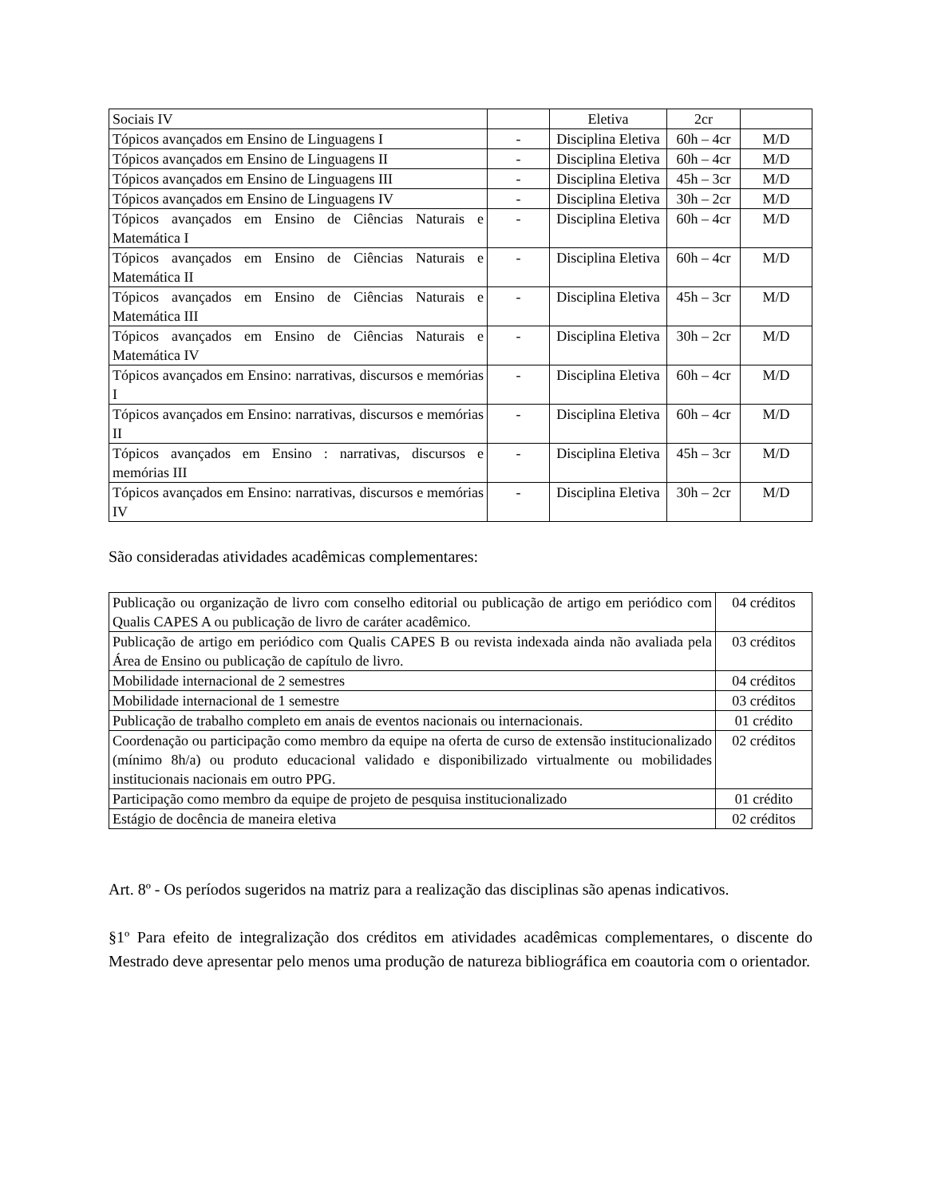| Sociais IV | | Eletiva | 2cr | |
| Tópicos avançados em Ensino de Linguagens I | - | Disciplina Eletiva | 60h – 4cr | M/D |
| Tópicos avançados em Ensino de Linguagens II | - | Disciplina Eletiva | 60h – 4cr | M/D |
| Tópicos avançados em Ensino de Linguagens III | - | Disciplina Eletiva | 45h – 3cr | M/D |
| Tópicos avançados em Ensino de Linguagens IV | - | Disciplina Eletiva | 30h – 2cr | M/D |
| Tópicos avançados em Ensino de Ciências Naturais e Matemática I | - | Disciplina Eletiva | 60h – 4cr | M/D |
| Tópicos avançados em Ensino de Ciências Naturais e Matemática II | - | Disciplina Eletiva | 60h – 4cr | M/D |
| Tópicos avançados em Ensino de Ciências Naturais e Matemática III | - | Disciplina Eletiva | 45h – 3cr | M/D |
| Tópicos avançados em Ensino de Ciências Naturais e Matemática IV | - | Disciplina Eletiva | 30h – 2cr | M/D |
| Tópicos avançados em Ensino: narrativas, discursos e memórias I | - | Disciplina Eletiva | 60h – 4cr | M/D |
| Tópicos avançados em Ensino: narrativas, discursos e memórias II | - | Disciplina Eletiva | 60h – 4cr | M/D |
| Tópicos avançados em Ensino : narrativas, discursos e memórias III | - | Disciplina Eletiva | 45h – 3cr | M/D |
| Tópicos avançados em Ensino: narrativas, discursos e memórias IV | - | Disciplina Eletiva | 30h – 2cr | M/D |
São consideradas atividades acadêmicas complementares:
| Publicação ou organização de livro com conselho editorial ou publicação de artigo em periódico com Qualis CAPES A ou publicação de livro de caráter acadêmico. | 04 créditos |
| Publicação de artigo em periódico com Qualis CAPES B ou revista indexada ainda não avaliada pela Área de Ensino ou publicação de capítulo de livro. | 03 créditos |
| Mobilidade internacional de 2 semestres | 04 créditos |
| Mobilidade internacional de 1 semestre | 03 créditos |
| Publicação de trabalho completo em anais de eventos nacionais ou internacionais. | 01 crédito |
| Coordenação ou participação como membro da equipe na oferta de curso de extensão institucionalizado (mínimo 8h/a) ou produto educacional validado e disponibilizado virtualmente ou mobilidades institucionais nacionais em outro PPG. | 02 créditos |
| Participação como membro da equipe de projeto de pesquisa institucionalizado | 01 crédito |
| Estágio de docência de maneira eletiva | 02 créditos |
Art. 8º - Os períodos sugeridos na matriz para a realização das disciplinas são apenas indicativos.
§1º Para efeito de integralização dos créditos em atividades acadêmicas complementares, o discente do Mestrado deve apresentar pelo menos uma produção de natureza bibliográfica em coautoria com o orientador.